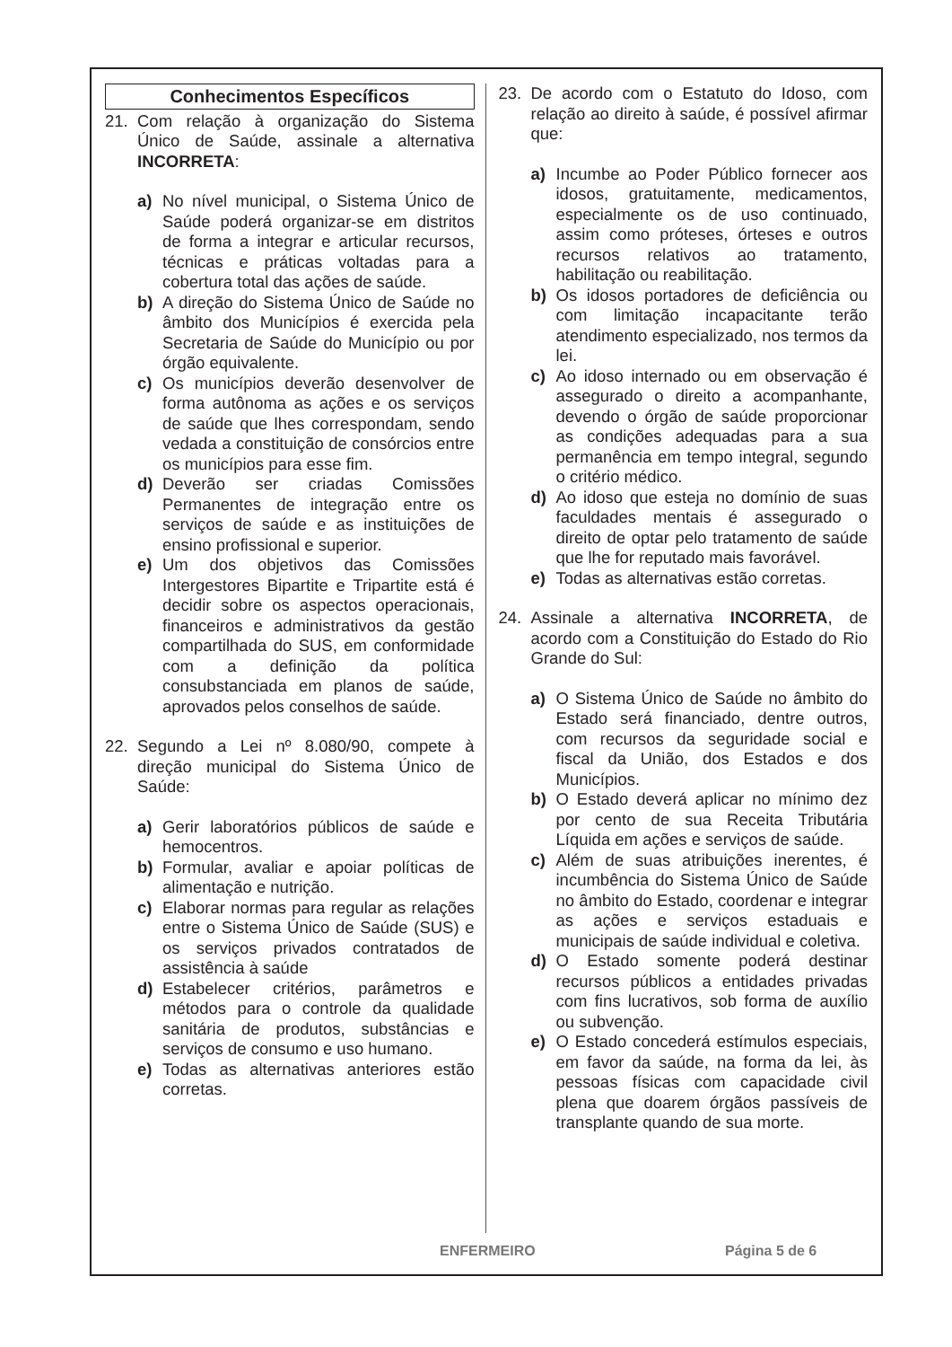Conhecimentos Específicos
21. Com relação à organização do Sistema Único de Saúde, assinale a alternativa INCORRETA:
a) No nível municipal, o Sistema Único de Saúde poderá organizar-se em distritos de forma a integrar e articular recursos, técnicas e práticas voltadas para a cobertura total das ações de saúde.
b) A direção do Sistema Único de Saúde no âmbito dos Municípios é exercida pela Secretaria de Saúde do Município ou por órgão equivalente.
c) Os municípios deverão desenvolver de forma autônoma as ações e os serviços de saúde que lhes correspondam, sendo vedada a constituição de consórcios entre os municípios para esse fim.
d) Deverão ser criadas Comissões Permanentes de integração entre os serviços de saúde e as instituições de ensino profissional e superior.
e) Um dos objetivos das Comissões Intergestores Bipartite e Tripartite está é decidir sobre os aspectos operacionais, financeiros e administrativos da gestão compartilhada do SUS, em conformidade com a definição da política consubstanciada em planos de saúde, aprovados pelos conselhos de saúde.
22. Segundo a Lei nº 8.080/90, compete à direção municipal do Sistema Único de Saúde:
a) Gerir laboratórios públicos de saúde e hemocentros.
b) Formular, avaliar e apoiar políticas de alimentação e nutrição.
c) Elaborar normas para regular as relações entre o Sistema Único de Saúde (SUS) e os serviços privados contratados de assistência à saúde
d) Estabelecer critérios, parâmetros e métodos para o controle da qualidade sanitária de produtos, substâncias e serviços de consumo e uso humano.
e) Todas as alternativas anteriores estão corretas.
23. De acordo com o Estatuto do Idoso, com relação ao direito à saúde, é possível afirmar que:
a) Incumbe ao Poder Público fornecer aos idosos, gratuitamente, medicamentos, especialmente os de uso continuado, assim como próteses, órteses e outros recursos relativos ao tratamento, habilitação ou reabilitação.
b) Os idosos portadores de deficiência ou com limitação incapacitante terão atendimento especializado, nos termos da lei.
c) Ao idoso internado ou em observação é assegurado o direito a acompanhante, devendo o órgão de saúde proporcionar as condições adequadas para a sua permanência em tempo integral, segundo o critério médico.
d) Ao idoso que esteja no domínio de suas faculdades mentais é assegurado o direito de optar pelo tratamento de saúde que lhe for reputado mais favorável.
e) Todas as alternativas estão corretas.
24. Assinale a alternativa INCORRETA, de acordo com a Constituição do Estado do Rio Grande do Sul:
a) O Sistema Único de Saúde no âmbito do Estado será financiado, dentre outros, com recursos da seguridade social e fiscal da União, dos Estados e dos Municípios.
b) O Estado deverá aplicar no mínimo dez por cento de sua Receita Tributária Líquida em ações e serviços de saúde.
c) Além de suas atribuições inerentes, é incumbência do Sistema Único de Saúde no âmbito do Estado, coordenar e integrar as ações e serviços estaduais e municipais de saúde individual e coletiva.
d) O Estado somente poderá destinar recursos públicos a entidades privadas com fins lucrativos, sob forma de auxílio ou subvenção.
e) O Estado concederá estímulos especiais, em favor da saúde, na forma da lei, às pessoas físicas com capacidade civil plena que doarem órgãos passíveis de transplante quando de sua morte.
ENFERMEIRO Página 5 de 6